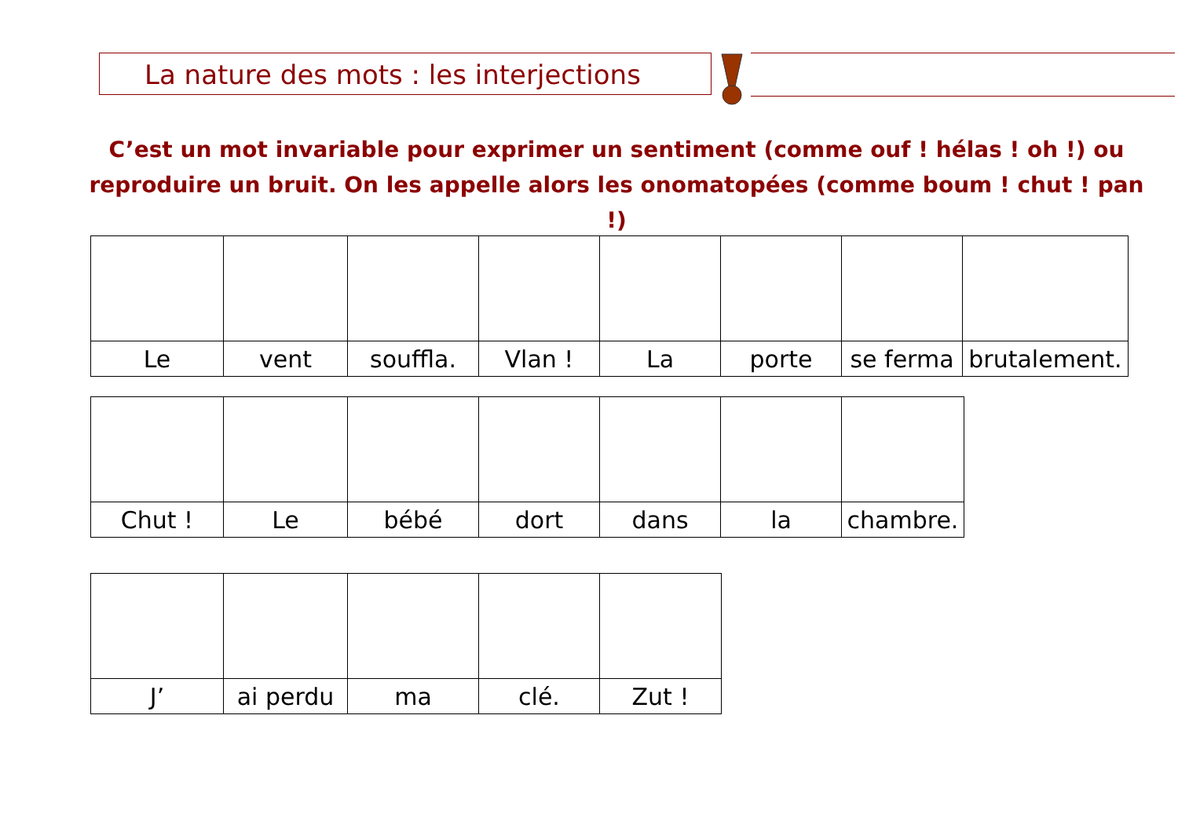La nature des mots : les interjections
C’est un mot invariable pour exprimer un sentiment (comme ouf ! hélas ! oh !) ou reproduire un bruit. On les appelle alors les onomatopées (comme boum ! chut ! pan !)
| Le | vent | souffla. | Vlan ! | La | porte | se ferma | brutalement. |
| Chut ! | Le | bébé | dort | dans | la | chambre. |
| J’ | ai perdu | ma | clé. | Zut ! |